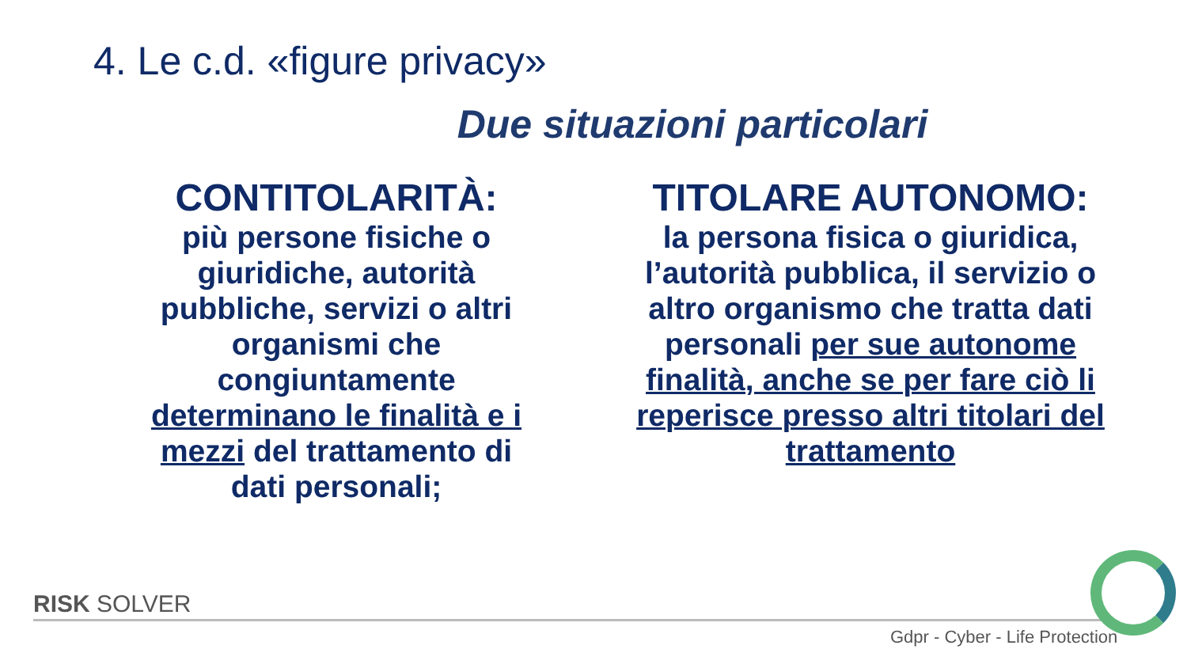4. Le c.d. «figure privacy»
Due situazioni particolari
CONTITOLARITÀ:
più persone fisiche o giuridiche, autorità pubbliche, servizi o altri organismi che congiuntamente determinano le finalità e i mezzi del trattamento di dati personali;
TITOLARE AUTONOMO:
la persona fisica o giuridica, l’autorità pubblica, il servizio o altro organismo che tratta dati personali per sue autonome finalità, anche se per fare ciò li reperisce presso altri titolari del trattamento
RISK SOLVER
Gdpr - Cyber - Life Protection